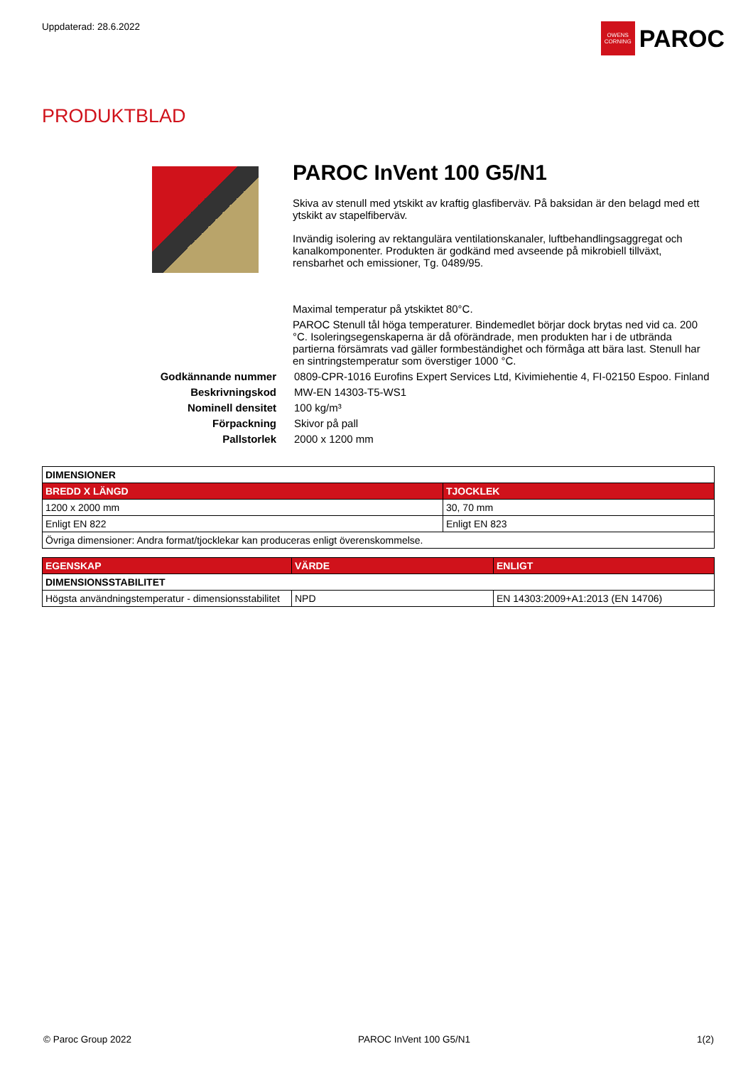Uppdaterad: 28.6.2022
OWENS CORNING
PAROC
PRODUKTBLAD
PAROC InVent 100 G5/N1
Skiva av stenull med ytskikt av kraftig glasfiberväv. På baksidan är den belagd med ett ytskikt av stapelfiberväv.
Invändig isolering av rektangulära ventilationskanaler, luftbehandlingsaggregat och kanalkomponenter. Produkten är godkänd med avseende på mikrobiell tillväxt, rensbarhet och emissioner, Tg. 0489/95.
Maximal temperatur på ytskiktet 80°C.
PAROC Stenull tål höga temperaturer. Bindemedlet börjar dock brytas ned vid ca. 200 °C. Isoleringsegenskaperna är då oförändrade, men produkten har i de utbrända partierna försämrats vad gäller formbeständighet och förmåga att bära last. Stenull har en sintringstemperatur som överstiger 1000 °C.
Godkännande nummer
0809-CPR-1016 Eurofins Expert Services Ltd, Kivimiehentie 4, FI-02150 Espoo. Finland
Beskrivningskod
MW-EN 14303-T5-WS1
Nominell densitet
100 kg/m³
Förpackning
Skivor på pall
Pallstorlek
2000 x 1200 mm
| DIMENSIONER | |
| --- | --- |
| BREDD X LÄNGD | TJOCKLEK |
| 1200 x 2000 mm | 30, 70 mm |
| Enligt EN 822 | Enligt EN 823 |
| Övriga dimensioner: Andra format/tjocklekar kan produceras enligt överenskommelse. | |
| EGENSKAP | VÄRDE | ENLIGT |
| --- | --- | --- |
| DIMENSIONSSTABILITET | | |
| Högsta användningstemperatur - dimensionsstabilitet | NPD | EN 14303:2009+A1:2013 (EN 14706) |
© Paroc Group 2022 PAROC InVent 100 G5/N1 1(2)